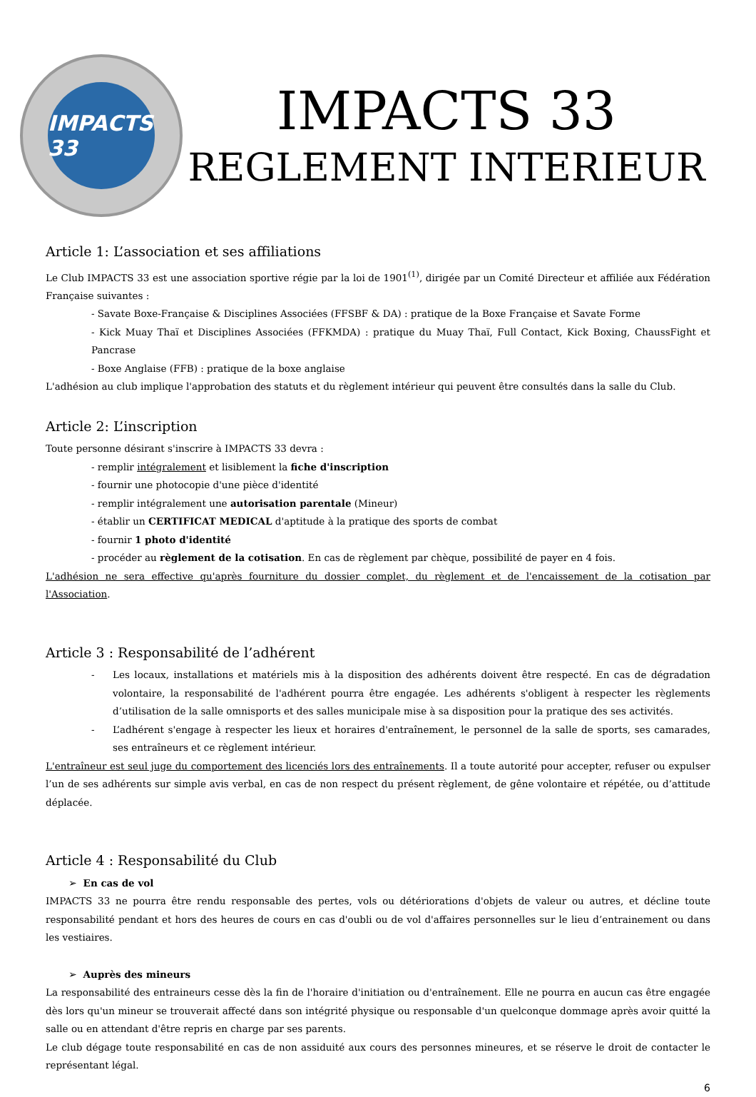IMPACTS 33
IMPACTS 33
REGLEMENT INTERIEUR
Article 1: L’association et ses affiliations
Le Club IMPACTS 33 est une association sportive régie par la loi de 1901<sup>(1)</sup>, dirigée par un Comité Directeur et affiliée aux Fédération Française suivantes :
- Savate Boxe-Française & Disciplines Associées (FFSBF & DA) : pratique de la Boxe Française et Savate Forme
- Kick Muay Thaï et Disciplines Associées (FFKMDA) : pratique du Muay Thaï, Full Contact, Kick Boxing, ChaussFight et Pancrase
- Boxe Anglaise (FFB) : pratique de la boxe anglaise
L'adhésion au club implique l'approbation des statuts et du règlement intérieur qui peuvent être consultés dans la salle du Club.
Article 2: L’inscription
Toute personne désirant s'inscrire à IMPACTS 33 devra :
- remplir intégralement et lisiblement la fiche d'inscription
- fournir une photocopie d'une pièce d'identité
- remplir intégralement une autorisation parentale (Mineur)
- établir un CERTIFICAT MEDICAL d'aptitude à la pratique des sports de combat
- fournir 1 photo d'identité
- procéder au règlement de la cotisation. En cas de règlement par chèque, possibilité de payer en 4 fois.
L'adhésion ne sera effective qu'après fourniture du dossier complet, du règlement et de l'encaissement de la cotisation par l'Association.
Article 3 : Responsabilité de l’adhérent
- Les locaux, installations et matériels mis à la disposition des adhérents doivent être respecté. En cas de dégradation volontaire, la responsabilité de l'adhérent pourra être engagée. Les adhérents s'obligent à respecter les règlements d’utilisation de la salle omnisports et des salles municipale mise à sa disposition pour la pratique des ses activités.
- L’adhérent s'engage à respecter les lieux et horaires d'entraînement, le personnel de la salle de sports, ses camarades, ses entraîneurs et ce règlement intérieur.
L'entraîneur est seul juge du comportement des licenciés lors des entraînements. Il a toute autorité pour accepter, refuser ou expulser l’un de ses adhérents sur simple avis verbal, en cas de non respect du présent règlement, de gêne volontaire et répétée, ou d’attitude déplacée.
Article 4 : Responsabilité du Club
➢ En cas de vol
IMPACTS 33 ne pourra être rendu responsable des pertes, vols ou détériorations d'objets de valeur ou autres, et décline toute responsabilité pendant et hors des heures de cours en cas d'oubli ou de vol d'affaires personnelles sur le lieu d’entrainement ou dans les vestiaires.
➢ Auprès des mineurs
La responsabilité des entraineurs cesse dès la fin de l'horaire d'initiation ou d'entraînement. Elle ne pourra en aucun cas être engagée dès lors qu'un mineur se trouverait affecté dans son intégrité physique ou responsable d'un quelconque dommage après avoir quitté la salle ou en attendant d'être repris en charge par ses parents.
Le club dégage toute responsabilité en cas de non assiduité aux cours des personnes mineures, et se réserve le droit de contacter le représentant légal.
6